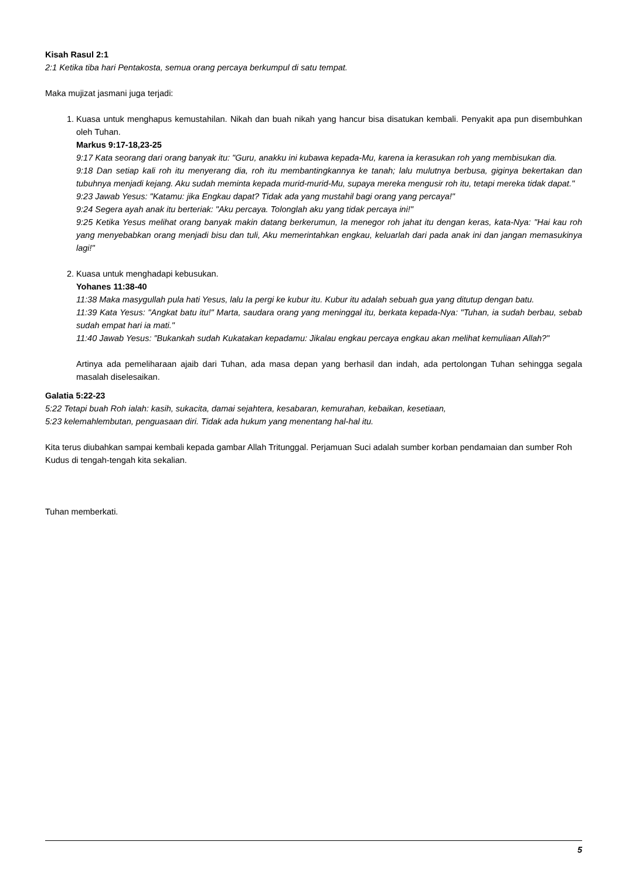Kisah Rasul 2:1
2:1 Ketika tiba hari Pentakosta, semua orang percaya berkumpul di satu tempat.
Maka mujizat jasmani juga terjadi:
1. Kuasa untuk menghapus kemustahilan. Nikah dan buah nikah yang hancur bisa disatukan kembali. Penyakit apa pun disembuhkan oleh Tuhan.
Markus 9:17-18,23-25
9:17 Kata seorang dari orang banyak itu: "Guru, anakku ini kubawa kepada-Mu, karena ia kerasukan roh yang membisukan dia.
9:18 Dan setiap kali roh itu menyerang dia, roh itu membantingkannya ke tanah; lalu mulutnya berbusa, giginya bekertakan dan tubuhnya menjadi kejang. Aku sudah meminta kepada murid-murid-Mu, supaya mereka mengusir roh itu, tetapi mereka tidak dapat."
9:23 Jawab Yesus: "Katamu: jika Engkau dapat? Tidak ada yang mustahil bagi orang yang percaya!"
9:24 Segera ayah anak itu berteriak: "Aku percaya. Tolonglah aku yang tidak percaya ini!"
9:25 Ketika Yesus melihat orang banyak makin datang berkerumun, Ia menegor roh jahat itu dengan keras, kata-Nya: "Hai kau roh yang menyebabkan orang menjadi bisu dan tuli, Aku memerintahkan engkau, keluarlah dari pada anak ini dan jangan memasukinya lagi!"
2. Kuasa untuk menghadapi kebusukan.
Yohanes 11:38-40
11:38 Maka masygullah pula hati Yesus, lalu Ia pergi ke kubur itu. Kubur itu adalah sebuah gua yang ditutup dengan batu.
11:39 Kata Yesus: "Angkat batu itu!" Marta, saudara orang yang meninggal itu, berkata kepada-Nya: "Tuhan, ia sudah berbau, sebab sudah empat hari ia mati."
11:40 Jawab Yesus: "Bukankah sudah Kukatakan kepadamu: Jikalau engkau percaya engkau akan melihat kemuliaan Allah?"
Artinya ada pemeliharaan ajaib dari Tuhan, ada masa depan yang berhasil dan indah, ada pertolongan Tuhan sehingga segala masalah diselesaikan.
Galatia 5:22-23
5:22 Tetapi buah Roh ialah: kasih, sukacita, damai sejahtera, kesabaran, kemurahan, kebaikan, kesetiaan,
5:23 kelemahlembutan, penguasaan diri. Tidak ada hukum yang menentang hal-hal itu.
Kita terus diubahkan sampai kembali kepada gambar Allah Tritunggal. Perjamuan Suci adalah sumber korban pendamaian dan sumber Roh Kudus di tengah-tengah kita sekalian.
Tuhan memberkati.
5